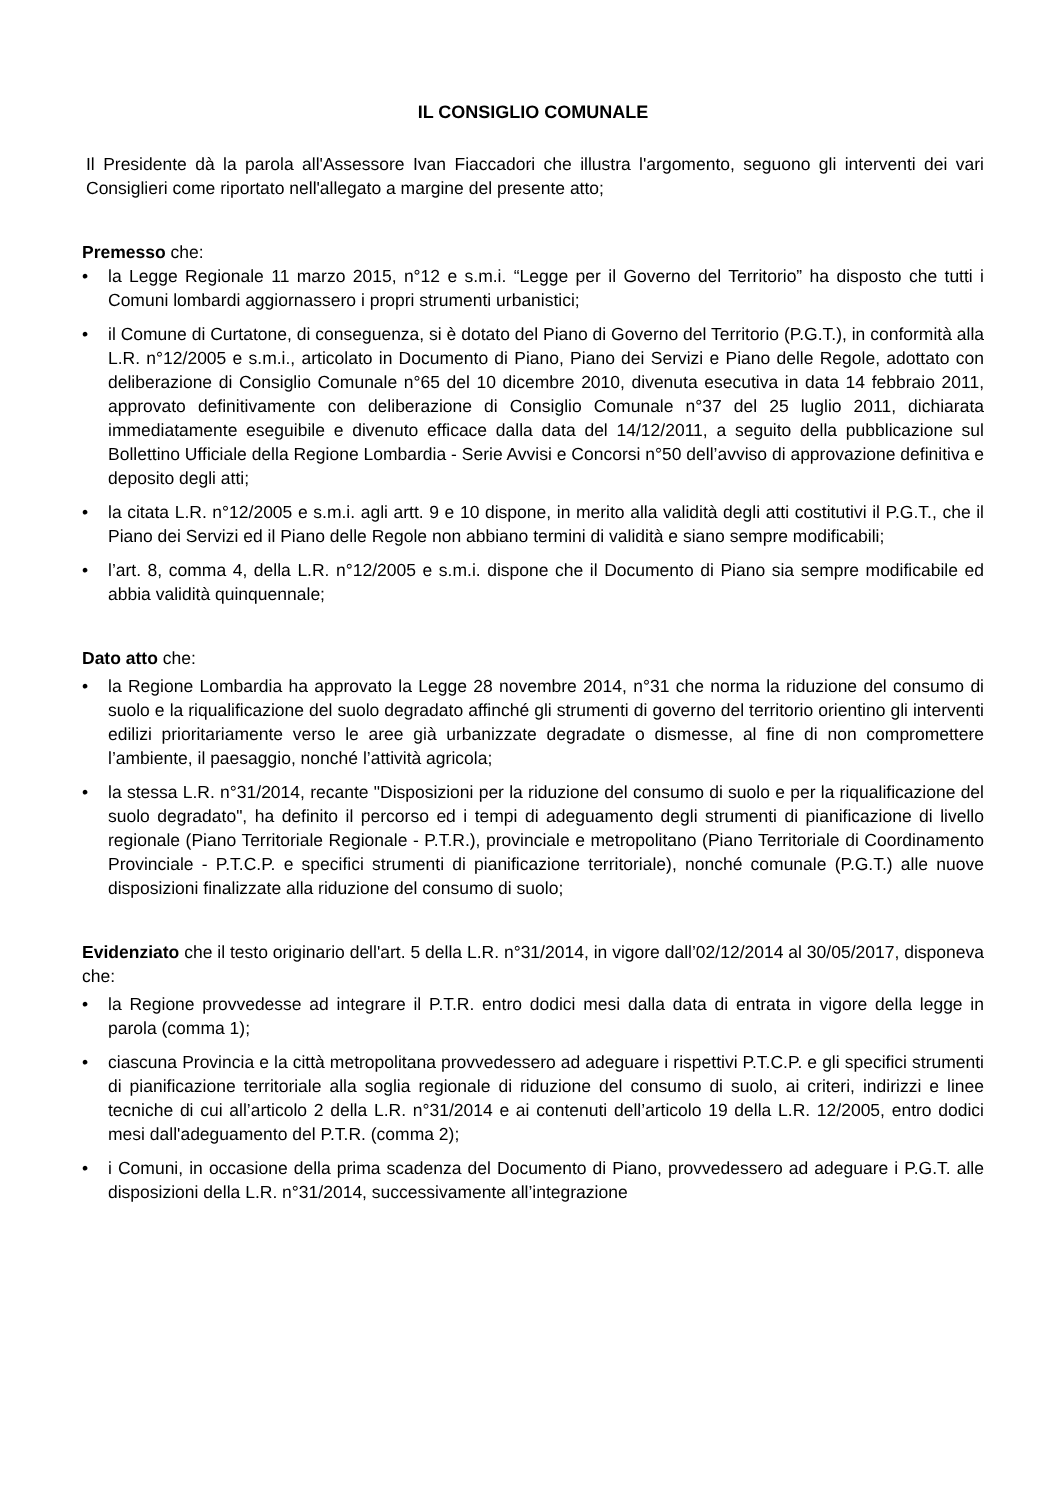IL CONSIGLIO COMUNALE
Il Presidente dà la parola all'Assessore Ivan Fiaccadori che illustra l'argomento, seguono gli interventi dei vari Consiglieri come riportato nell'allegato a margine del presente atto;
Premesso che:
• la Legge Regionale 11 marzo 2015, n°12 e s.m.i. “Legge per il Governo del Territorio” ha disposto che tutti i Comuni lombardi aggiornassero i propri strumenti urbanistici;
• il Comune di Curtatone, di conseguenza, si è dotato del Piano di Governo del Territorio (P.G.T.), in conformità alla L.R. n°12/2005 e s.m.i., articolato in Documento di Piano, Piano dei Servizi e Piano delle Regole, adottato con deliberazione di Consiglio Comunale n°65 del 10 dicembre 2010, divenuta esecutiva in data 14 febbraio 2011, approvato definitivamente con deliberazione di Consiglio Comunale n°37 del 25 luglio 2011, dichiarata immediatamente eseguibile e divenuto efficace dalla data del 14/12/2011, a seguito della pubblicazione sul Bollettino Ufficiale della Regione Lombardia - Serie Avvisi e Concorsi n°50 dell’avviso di approvazione definitiva e deposito degli atti;
• la citata L.R. n°12/2005 e s.m.i. agli artt. 9 e 10 dispone, in merito alla validità degli atti costitutivi il P.G.T., che il Piano dei Servizi ed il Piano delle Regole non abbiano termini di validità e siano sempre modificabili;
• l’art. 8, comma 4, della L.R. n°12/2005 e s.m.i. dispone che il Documento di Piano sia sempre modificabile ed abbia validità quinquennale;
Dato atto che:
• la Regione Lombardia ha approvato la Legge 28 novembre 2014, n°31 che norma la riduzione del consumo di suolo e la riqualificazione del suolo degradato affinché gli strumenti di governo del territorio orientino gli interventi edilizi prioritariamente verso le aree già urbanizzate degradate o dismesse, al fine di non compromettere l’ambiente, il paesaggio, nonché l’attività agricola;
• la stessa L.R. n°31/2014, recante "Disposizioni per la riduzione del consumo di suolo e per la riqualificazione del suolo degradato", ha definito il percorso ed i tempi di adeguamento degli strumenti di pianificazione di livello regionale (Piano Territoriale Regionale - P.T.R.), provinciale e metropolitano (Piano Territoriale di Coordinamento Provinciale - P.T.C.P. e specifici strumenti di pianificazione territoriale), nonché comunale (P.G.T.) alle nuove disposizioni finalizzate alla riduzione del consumo di suolo;
Evidenziato che il testo originario dell'art. 5 della L.R. n°31/2014, in vigore dall’02/12/2014 al 30/05/2017, disponeva che:
• la Regione provvedesse ad integrare il P.T.R. entro dodici mesi dalla data di entrata in vigore della legge in parola (comma 1);
• ciascuna Provincia e la città metropolitana provvedessero ad adeguare i rispettivi P.T.C.P. e gli specifici strumenti di pianificazione territoriale alla soglia regionale di riduzione del consumo di suolo, ai criteri, indirizzi e linee tecniche di cui all’articolo 2 della L.R. n°31/2014 e ai contenuti dell’articolo 19 della L.R. 12/2005, entro dodici mesi dall'adeguamento del P.T.R. (comma 2);
• i Comuni, in occasione della prima scadenza del Documento di Piano, provvedessero ad adeguare i P.G.T. alle disposizioni della L.R. n°31/2014, successivamente all’integrazione